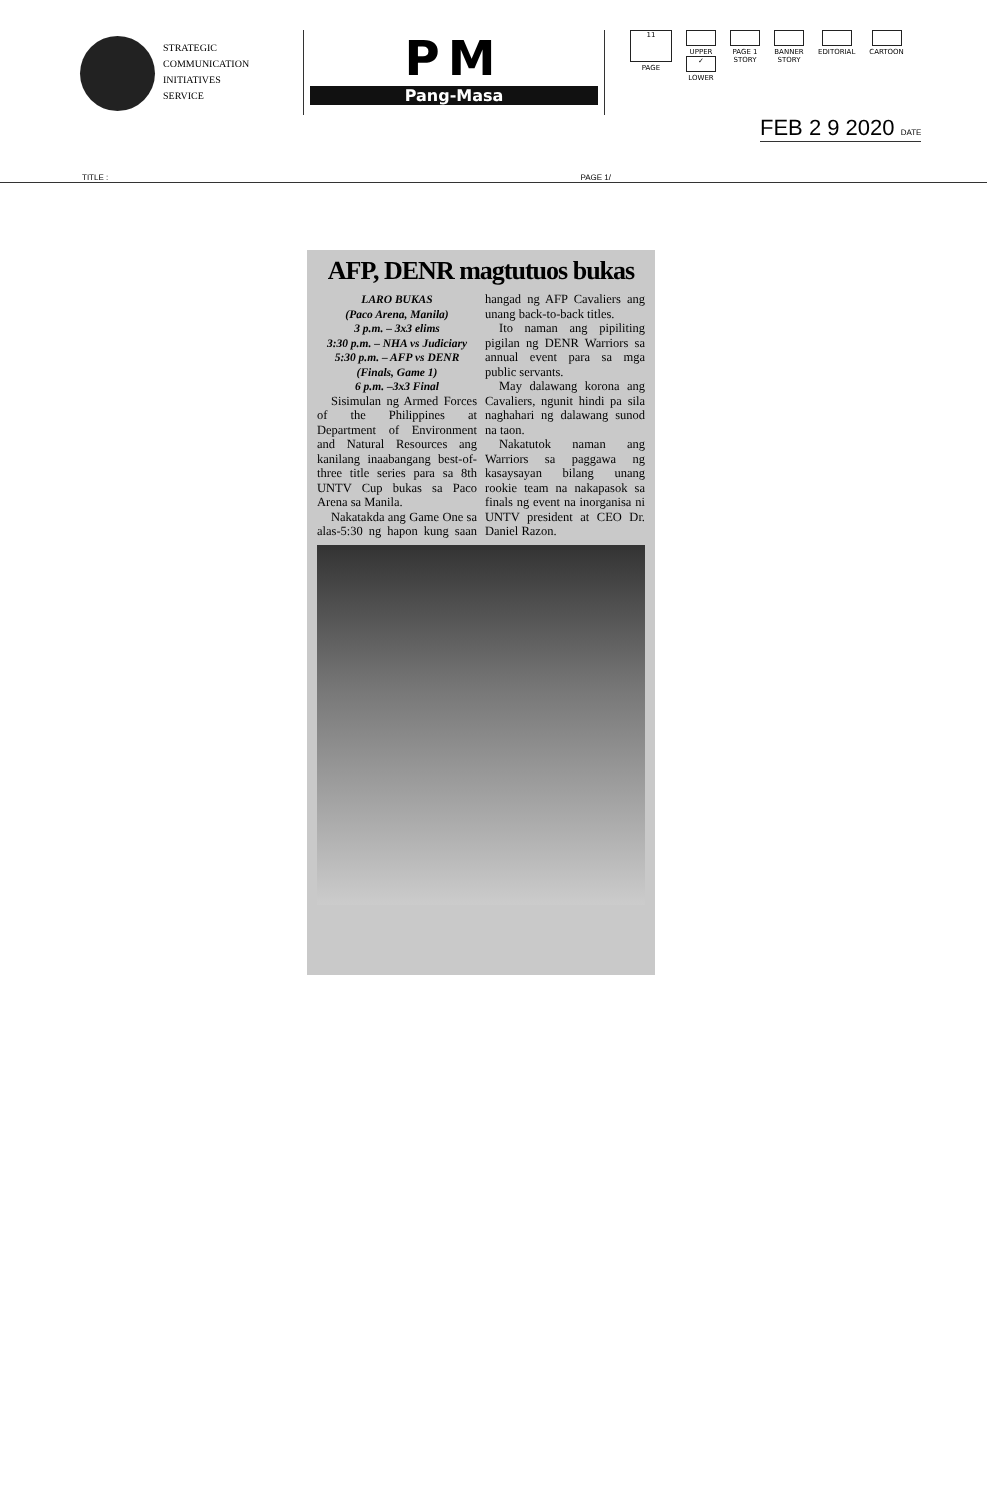STRATEGIC
COMMUNICATION
INITIATIVES
SERVICE
PM
Pang-Masa
11
PAGE
UPPER
✓
LOWER
PAGE 1
STORY
BANNER
STORY
EDITORIAL CARTOON
FEB 2 9 2020 DATE
TITLE : PAGE 1/
AFP, DENR magtutuos bukas
LARO BUKAS
(Paco Arena, Manila)
3 p.m. – 3x3 elims
3:30 p.m. – NHA vs Judiciary
5:30 p.m. – AFP vs DENR (Finals, Game 1)
6 p.m. –3x3 Final
Sisimulan ng Armed Forces of the Philippines at Department of Environment and Natural Resources ang kanilang inaabangang best-of-three title series para sa 8th UNTV Cup bukas sa Paco Arena sa Manila.
Nakatakda ang Game One sa alas-5:30 ng hapon kung saan hangad ng AFP Cavaliers ang unang back-to-back titles.
Ito naman ang pipiliting pigilan ng DENR Warriors sa annual event para sa mga public servants.
May dalawang korona ang Cavaliers, ngunit hindi pa sila naghahari ng dalawang sunod na taon.
Nakatutok naman ang Warriors sa paggawa ng kasaysayan bilang unang rookie team na nakapasok sa finals ng event na inorganisa ni UNTV president at CEO Dr. Daniel Razon.